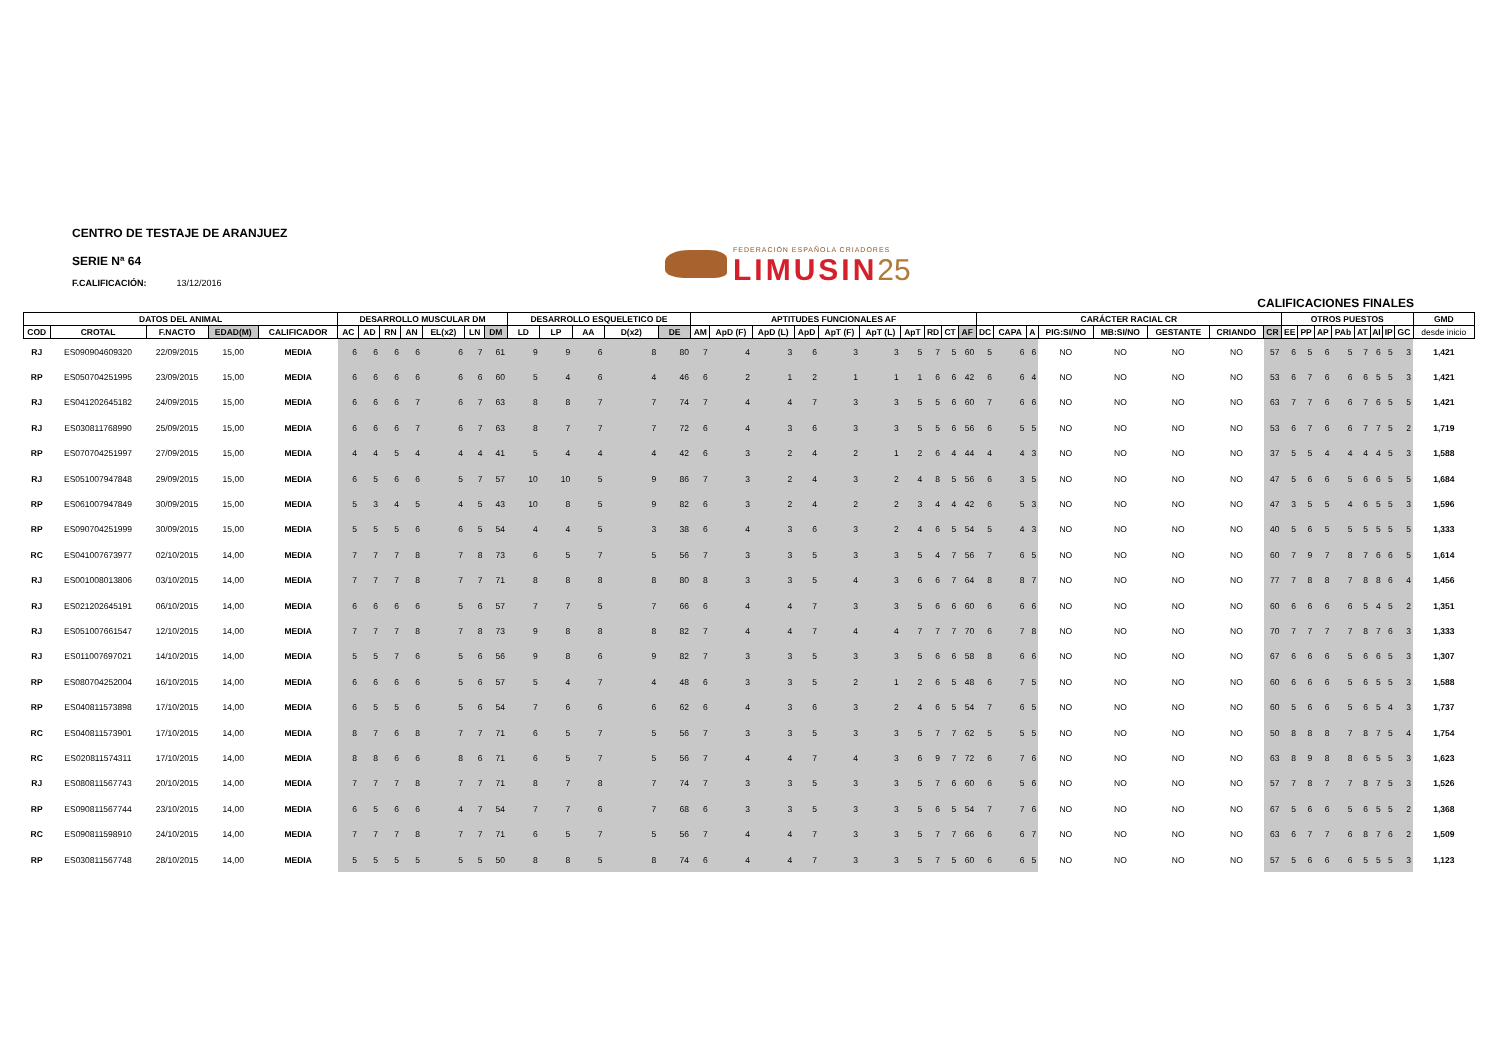CENTRO DE TESTAJE DE ARANJUEZ
SERIE Nª 64
F.CALIFICACIÓN: 13/12/2016
FEDERACIÓN ESPAÑOLA CRIADORES
LIMUSIN 25
CALIFICACIONES FINALES
| DATOS DEL ANIMAL | | | | | DESARROLLO MUSCULAR DM | | | | | | | DESARROLLO ESQUELETICO DE | | | | | APTITUDES FUNCIONALES AF | | | | | | | | | | CARÁCTER RACIAL CR | | | | | | | | OTROS PUESTOS | | | | | | | | GMD |
| --- | --- | --- | --- | --- | --- | --- | --- | --- | --- | --- | --- | --- | --- | --- | --- | --- | --- | --- | --- | --- | --- | --- | --- | --- | --- | --- | --- | --- | --- | --- | --- | --- | --- | --- | --- | --- | --- | --- | --- | --- | --- | --- | --- |
| COD | CROTAL | F.NACTO | EDAD(M) | CALIFICADOR | AC | AD | RN | AN | EL(x2) | LN | DM | LD | LP | AA | D(x2) | DE | AM | ApD (F) | ApD (L) | ApD | ApT (F) | ApT (L) | ApT | RD | CT | AF | DC | CAPA | A | PIG:SI/NO | MB:SI/NO | GESTANTE | CRIANDO | CR | EE | PP | AP | PAb | AT | AI | IP | GC | desde inicio |
| RJ | ES090904609320 | 22/09/2015 | 15,00 | MEDIA | 6 | 6 | 6 | 6 | 6 | 7 | 61 | 9 | 9 | 6 | 8 | 80 | 7 | 4 | 3 | 6 | 3 | 3 | 5 | 7 | 5 | 60 | 5 | 6 | 6 | NO | NO | NO | NO | 57 | 6 | 5 | 6 | 5 | 7 | 6 | 5 | 3 | 1,421 |
| RP | ES050704251995 | 23/09/2015 | 15,00 | MEDIA | 6 | 6 | 6 | 6 | 6 | 6 | 60 | 5 | 4 | 6 | 4 | 46 | 6 | 2 | 1 | 2 | 1 | 1 | 1 | 6 | 6 | 42 | 6 | 6 | 4 | NO | NO | NO | NO | 53 | 6 | 7 | 6 | 6 | 6 | 5 | 5 | 3 | 1,421 |
| RJ | ES041202645182 | 24/09/2015 | 15,00 | MEDIA | 6 | 6 | 6 | 7 | 6 | 7 | 63 | 8 | 8 | 7 | 7 | 74 | 7 | 4 | 4 | 7 | 3 | 3 | 5 | 5 | 6 | 60 | 7 | 6 | 6 | NO | NO | NO | NO | 63 | 7 | 7 | 6 | 6 | 7 | 6 | 5 | 5 | 1,421 |
| RJ | ES030811768990 | 25/09/2015 | 15,00 | MEDIA | 6 | 6 | 6 | 7 | 6 | 7 | 63 | 8 | 7 | 7 | 7 | 72 | 6 | 4 | 3 | 6 | 3 | 3 | 5 | 5 | 6 | 56 | 6 | 5 | 5 | NO | NO | NO | NO | 53 | 6 | 7 | 6 | 6 | 7 | 7 | 5 | 2 | 1,719 |
| RP | ES070704251997 | 27/09/2015 | 15,00 | MEDIA | 4 | 4 | 5 | 4 | 4 | 4 | 41 | 5 | 4 | 4 | 4 | 42 | 6 | 3 | 2 | 4 | 2 | 1 | 2 | 6 | 4 | 44 | 4 | 4 | 3 | NO | NO | NO | NO | 37 | 5 | 5 | 4 | 4 | 4 | 4 | 5 | 3 | 1,588 |
| RJ | ES051007947848 | 29/09/2015 | 15,00 | MEDIA | 6 | 5 | 6 | 6 | 5 | 7 | 57 | 10 | 10 | 5 | 9 | 86 | 7 | 3 | 2 | 4 | 3 | 2 | 4 | 8 | 5 | 56 | 6 | 3 | 5 | NO | NO | NO | NO | 47 | 5 | 6 | 6 | 5 | 6 | 6 | 5 | 5 | 1,684 |
| RP | ES061007947849 | 30/09/2015 | 15,00 | MEDIA | 5 | 3 | 4 | 5 | 4 | 5 | 43 | 10 | 8 | 5 | 9 | 82 | 6 | 3 | 2 | 4 | 2 | 2 | 3 | 4 | 4 | 42 | 6 | 5 | 3 | NO | NO | NO | NO | 47 | 3 | 5 | 5 | 4 | 6 | 5 | 5 | 3 | 1,596 |
| RP | ES090704251999 | 30/09/2015 | 15,00 | MEDIA | 5 | 5 | 5 | 6 | 6 | 5 | 54 | 4 | 4 | 5 | 3 | 38 | 6 | 4 | 3 | 6 | 3 | 2 | 4 | 6 | 5 | 54 | 5 | 4 | 3 | NO | NO | NO | NO | 40 | 5 | 6 | 5 | 5 | 5 | 5 | 5 | 5 | 1,333 |
| RC | ES041007673977 | 02/10/2015 | 14,00 | MEDIA | 7 | 7 | 7 | 8 | 7 | 8 | 73 | 6 | 5 | 7 | 5 | 56 | 7 | 3 | 3 | 5 | 3 | 3 | 5 | 4 | 7 | 56 | 7 | 6 | 5 | NO | NO | NO | NO | 60 | 7 | 9 | 7 | 8 | 7 | 6 | 6 | 5 | 1,614 |
| RJ | ES001008013806 | 03/10/2015 | 14,00 | MEDIA | 7 | 7 | 7 | 8 | 7 | 7 | 71 | 8 | 8 | 8 | 8 | 80 | 8 | 3 | 3 | 5 | 4 | 3 | 6 | 6 | 7 | 64 | 8 | 8 | 7 | NO | NO | NO | NO | 77 | 7 | 8 | 8 | 7 | 8 | 8 | 6 | 4 | 1,456 |
| RJ | ES021202645191 | 06/10/2015 | 14,00 | MEDIA | 6 | 6 | 6 | 6 | 5 | 6 | 57 | 7 | 7 | 5 | 7 | 66 | 6 | 4 | 4 | 7 | 3 | 3 | 5 | 6 | 6 | 60 | 6 | 6 | 6 | NO | NO | NO | NO | 60 | 6 | 6 | 6 | 6 | 5 | 4 | 5 | 2 | 1,351 |
| RJ | ES051007661547 | 12/10/2015 | 14,00 | MEDIA | 7 | 7 | 7 | 8 | 7 | 8 | 73 | 9 | 8 | 8 | 8 | 82 | 7 | 4 | 4 | 7 | 4 | 4 | 7 | 7 | 7 | 70 | 6 | 7 | 8 | NO | NO | NO | NO | 70 | 7 | 7 | 7 | 7 | 8 | 7 | 6 | 3 | 1,333 |
| RJ | ES011007697021 | 14/10/2015 | 14,00 | MEDIA | 5 | 5 | 7 | 6 | 5 | 6 | 56 | 9 | 8 | 6 | 9 | 82 | 7 | 3 | 3 | 5 | 3 | 3 | 5 | 6 | 6 | 58 | 8 | 6 | 6 | NO | NO | NO | NO | 67 | 6 | 6 | 6 | 5 | 6 | 6 | 5 | 3 | 1,307 |
| RP | ES080704252004 | 16/10/2015 | 14,00 | MEDIA | 6 | 6 | 6 | 6 | 5 | 6 | 57 | 5 | 4 | 7 | 4 | 48 | 6 | 3 | 3 | 5 | 2 | 1 | 2 | 6 | 5 | 48 | 6 | 7 | 5 | NO | NO | NO | NO | 60 | 6 | 6 | 6 | 5 | 6 | 5 | 5 | 3 | 1,588 |
| RP | ES040811573898 | 17/10/2015 | 14,00 | MEDIA | 6 | 5 | 5 | 6 | 5 | 6 | 54 | 7 | 6 | 6 | 6 | 62 | 6 | 4 | 3 | 6 | 3 | 2 | 4 | 6 | 5 | 54 | 7 | 6 | 5 | NO | NO | NO | NO | 60 | 5 | 6 | 6 | 5 | 6 | 5 | 4 | 3 | 1,737 |
| RC | ES040811573901 | 17/10/2015 | 14,00 | MEDIA | 8 | 7 | 6 | 8 | 7 | 7 | 71 | 6 | 5 | 7 | 5 | 56 | 7 | 3 | 3 | 5 | 3 | 3 | 5 | 7 | 7 | 62 | 5 | 5 | 5 | NO | NO | NO | NO | 50 | 8 | 8 | 8 | 7 | 8 | 7 | 5 | 4 | 1,754 |
| RC | ES020811574311 | 17/10/2015 | 14,00 | MEDIA | 8 | 8 | 6 | 6 | 8 | 6 | 71 | 6 | 5 | 7 | 5 | 56 | 7 | 4 | 4 | 7 | 4 | 3 | 6 | 9 | 7 | 72 | 6 | 7 | 6 | NO | NO | NO | NO | 63 | 8 | 9 | 8 | 8 | 6 | 5 | 5 | 3 | 1,623 |
| RJ | ES080811567743 | 20/10/2015 | 14,00 | MEDIA | 7 | 7 | 7 | 8 | 7 | 7 | 71 | 8 | 7 | 8 | 7 | 74 | 7 | 3 | 3 | 5 | 3 | 3 | 5 | 7 | 6 | 60 | 6 | 5 | 6 | NO | NO | NO | NO | 57 | 7 | 8 | 7 | 7 | 8 | 7 | 5 | 3 | 1,526 |
| RP | ES090811567744 | 23/10/2015 | 14,00 | MEDIA | 6 | 5 | 6 | 6 | 4 | 7 | 54 | 7 | 7 | 6 | 7 | 68 | 6 | 3 | 3 | 5 | 3 | 3 | 5 | 6 | 5 | 54 | 7 | 7 | 6 | NO | NO | NO | NO | 67 | 5 | 6 | 6 | 5 | 6 | 5 | 5 | 2 | 1,368 |
| RC | ES090811598910 | 24/10/2015 | 14,00 | MEDIA | 7 | 7 | 7 | 8 | 7 | 7 | 71 | 6 | 5 | 7 | 5 | 56 | 7 | 4 | 4 | 7 | 3 | 3 | 5 | 7 | 7 | 66 | 6 | 6 | 7 | NO | NO | NO | NO | 63 | 6 | 7 | 7 | 6 | 8 | 7 | 6 | 2 | 1,509 |
| RP | ES030811567748 | 28/10/2015 | 14,00 | MEDIA | 5 | 5 | 5 | 5 | 5 | 5 | 50 | 8 | 8 | 5 | 8 | 74 | 6 | 4 | 4 | 7 | 3 | 3 | 5 | 7 | 5 | 60 | 6 | 6 | 5 | NO | NO | NO | NO | 57 | 5 | 6 | 6 | 6 | 5 | 5 | 5 | 3 | 1,123 |